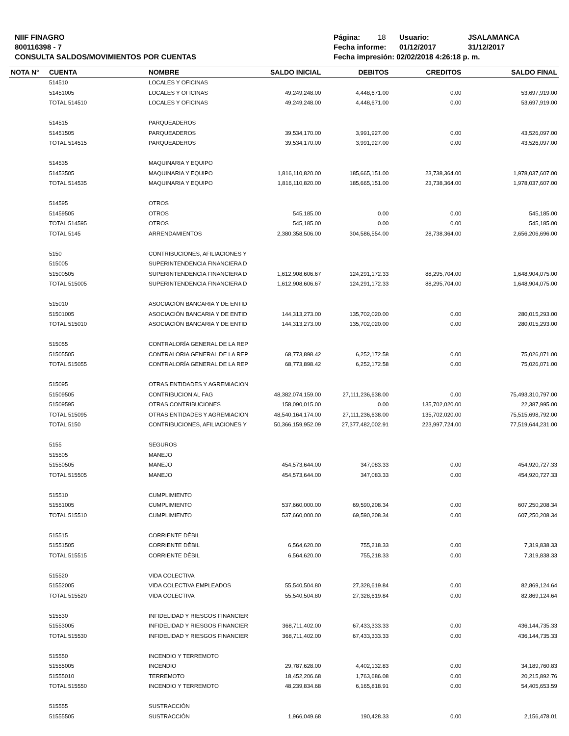NIIF FINAGRO
800116398 - 7
CONSULTA SALDOS/MOVIMIENTOS POR CUENTAS
Página: 18 Usuario: JSALAMANCA
Fecha informe: 01/12/2017 31/12/2017
Fecha impresión: 02/02/2018 4:26:18 p. m.
| NOTA N° | CUENTA | NOMBRE | SALDO INICIAL | DEBITOS | CREDITOS | SALDO FINAL |
| --- | --- | --- | --- | --- | --- | --- |
| | 514510 | LOCALES Y OFICINAS | | | | |
| | 51451005 | LOCALES Y OFICINAS | 49,249,248.00 | 4,448,671.00 | 0.00 | 53,697,919.00 |
| | TOTAL 514510 | LOCALES Y OFICINAS | 49,249,248.00 | 4,448,671.00 | 0.00 | 53,697,919.00 |
| | 514515 | PARQUEADEROS | | | | |
| | 51451505 | PARQUEADEROS | 39,534,170.00 | 3,991,927.00 | 0.00 | 43,526,097.00 |
| | TOTAL 514515 | PARQUEADEROS | 39,534,170.00 | 3,991,927.00 | 0.00 | 43,526,097.00 |
| | 514535 | MAQUINARIA Y EQUIPO | | | | |
| | 51453505 | MAQUINARIA Y EQUIPO | 1,816,110,820.00 | 185,665,151.00 | 23,738,364.00 | 1,978,037,607.00 |
| | TOTAL 514535 | MAQUINARIA Y EQUIPO | 1,816,110,820.00 | 185,665,151.00 | 23,738,364.00 | 1,978,037,607.00 |
| | 514595 | OTROS | | | | |
| | 51459505 | OTROS | 545,185.00 | 0.00 | 0.00 | 545,185.00 |
| | TOTAL 514595 | OTROS | 545,185.00 | 0.00 | 0.00 | 545,185.00 |
| | TOTAL 5145 | ARRENDAMIENTOS | 2,380,358,506.00 | 304,586,554.00 | 28,738,364.00 | 2,656,206,696.00 |
| | 5150 | CONTRIBUCIONES, AFILIACIONES Y | | | | |
| | 515005 | SUPERINTENDENCIA FINANCIERA D | | | | |
| | 51500505 | SUPERINTENDENCIA FINANCIERA D | 1,612,908,606.67 | 124,291,172.33 | 88,295,704.00 | 1,648,904,075.00 |
| | TOTAL 515005 | SUPERINTENDENCIA FINANCIERA D | 1,612,908,606.67 | 124,291,172.33 | 88,295,704.00 | 1,648,904,075.00 |
| | 515010 | ASOCIACIÓN BANCARIA Y DE ENTID | | | | |
| | 51501005 | ASOCIACIÓN BANCARIA Y DE ENTID | 144,313,273.00 | 135,702,020.00 | 0.00 | 280,015,293.00 |
| | TOTAL 515010 | ASOCIACIÓN BANCARIA Y DE ENTID | 144,313,273.00 | 135,702,020.00 | 0.00 | 280,015,293.00 |
| | 515055 | CONTRALORÍA GENERAL DE LA REP | | | | |
| | 51505505 | CONTRALORIA GENERAL DE LA REP | 68,773,898.42 | 6,252,172.58 | 0.00 | 75,026,071.00 |
| | TOTAL 515055 | CONTRALORÍA GENERAL DE LA REP | 68,773,898.42 | 6,252,172.58 | 0.00 | 75,026,071.00 |
| | 515095 | OTRAS ENTIDADES Y AGREMIACION | | | | |
| | 51509505 | CONTRIBUCION AL FAG | 48,382,074,159.00 | 27,111,236,638.00 | 0.00 | 75,493,310,797.00 |
| | 51509595 | OTRAS CONTRIBUCIONES | 158,090,015.00 | 0.00 | 135,702,020.00 | 22,387,995.00 |
| | TOTAL 515095 | OTRAS ENTIDADES Y AGREMIACION | 48,540,164,174.00 | 27,111,236,638.00 | 135,702,020.00 | 75,515,698,792.00 |
| | TOTAL 5150 | CONTRIBUCIONES, AFILIACIONES Y | 50,366,159,952.09 | 27,377,482,002.91 | 223,997,724.00 | 77,519,644,231.00 |
| | 5155 | SEGUROS | | | | |
| | 515505 | MANEJO | | | | |
| | 51550505 | MANEJO | 454,573,644.00 | 347,083.33 | 0.00 | 454,920,727.33 |
| | TOTAL 515505 | MANEJO | 454,573,644.00 | 347,083.33 | 0.00 | 454,920,727.33 |
| | 515510 | CUMPLIMIENTO | | | | |
| | 51551005 | CUMPLIMIENTO | 537,660,000.00 | 69,590,208.34 | 0.00 | 607,250,208.34 |
| | TOTAL 515510 | CUMPLIMIENTO | 537,660,000.00 | 69,590,208.34 | 0.00 | 607,250,208.34 |
| | 515515 | CORRIENTE DÉBIL | | | | |
| | 51551505 | CORRIENTE DÉBIL | 6,564,620.00 | 755,218.33 | 0.00 | 7,319,838.33 |
| | TOTAL 515515 | CORRIENTE DÉBIL | 6,564,620.00 | 755,218.33 | 0.00 | 7,319,838.33 |
| | 515520 | VIDA COLECTIVA | | | | |
| | 51552005 | VIDA COLECTIVA EMPLEADOS | 55,540,504.80 | 27,328,619.84 | 0.00 | 82,869,124.64 |
| | TOTAL 515520 | VIDA COLECTIVA | 55,540,504.80 | 27,328,619.84 | 0.00 | 82,869,124.64 |
| | 515530 | INFIDELIDAD Y RIESGOS FINANCIER | | | | |
| | 51553005 | INFIDELIDAD Y RIESGOS FINANCIER | 368,711,402.00 | 67,433,333.33 | 0.00 | 436,144,735.33 |
| | TOTAL 515530 | INFIDELIDAD Y RIESGOS FINANCIER | 368,711,402.00 | 67,433,333.33 | 0.00 | 436,144,735.33 |
| | 515550 | INCENDIO Y TERREMOTO | | | | |
| | 51555005 | INCENDIO | 29,787,628.00 | 4,402,132.83 | 0.00 | 34,189,760.83 |
| | 51555010 | TERREMOTO | 18,452,206.68 | 1,763,686.08 | 0.00 | 20,215,892.76 |
| | TOTAL 515550 | INCENDIO Y TERREMOTO | 48,239,834.68 | 6,165,818.91 | 0.00 | 54,405,653.59 |
| | 515555 | SUSTRACCIÓN | | | | |
| | 51555505 | SUSTRACCIÓN | 1,966,049.68 | 190,428.33 | 0.00 | 2,156,478.01 |